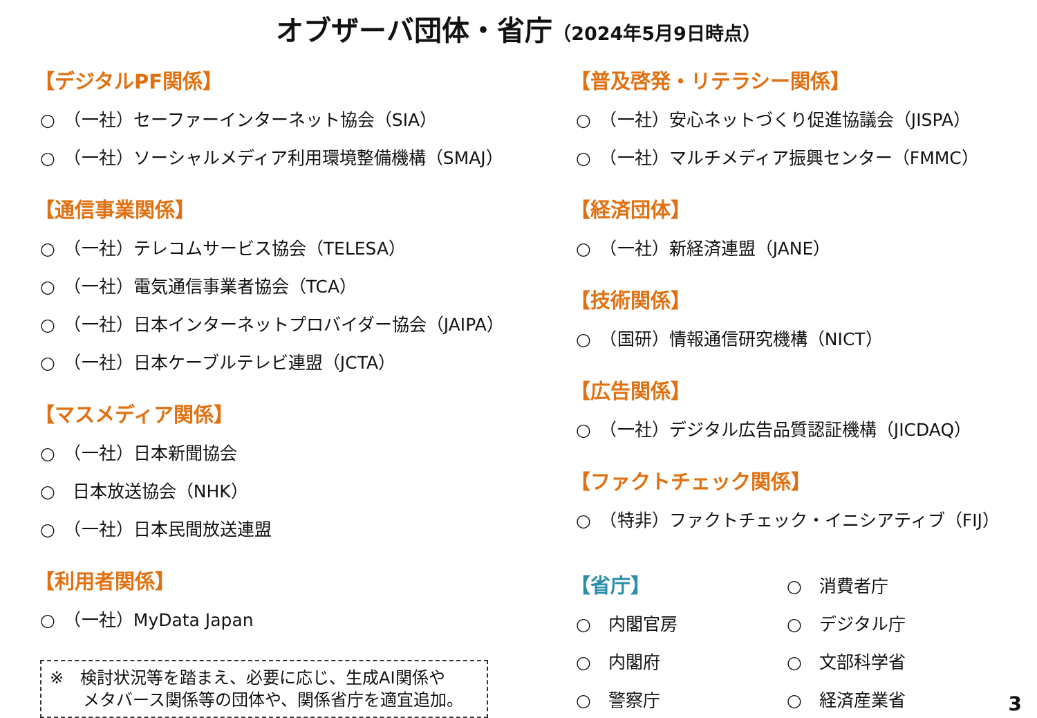オブザーバ団体・省庁（2024年5月9日時点）
【デジタルPF関係】
○　（一社）セーファーインターネット協会（SIA）
○　（一社）ソーシャルメディア利用環境整備機構（SMAJ）
【通信事業関係】
○　（一社）テレコムサービス協会（TELESA）
○　（一社）電気通信事業者協会（TCA）
○　（一社）日本インターネットプロバイダー協会（JAIPA）
○　（一社）日本ケーブルテレビ連盟（JCTA）
【マスメディア関係】
○　（一社）日本新聞協会
○　日本放送協会（NHK）
○　（一社）日本民間放送連盟
【利用者関係】
○　（一社）MyData Japan
※　検討状況等を踏まえ、必要に応じ、生成AI関係や
　　メタバース関係等の団体や、関係省庁を適宜追加。
【普及啓発・リテラシー関係】
○　（一社）安心ネットづくり促進協議会（JISPA）
○　（一社）マルチメディア振興センター（FMMC）
【経済団体】
○　（一社）新経済連盟（JANE）
【技術関係】
○　（国研）情報通信研究機構（NICT）
【広告関係】
○　（一社）デジタル広告品質認証機構（JICDAQ）
【ファクトチェック関係】
○　（特非）ファクトチェック・イニシアティブ（FIJ）
【省庁】
○　内閣官房
○　内閣府
○　警察庁
○　消費者庁
○　デジタル庁
○　文部科学省
○　経済産業省
3